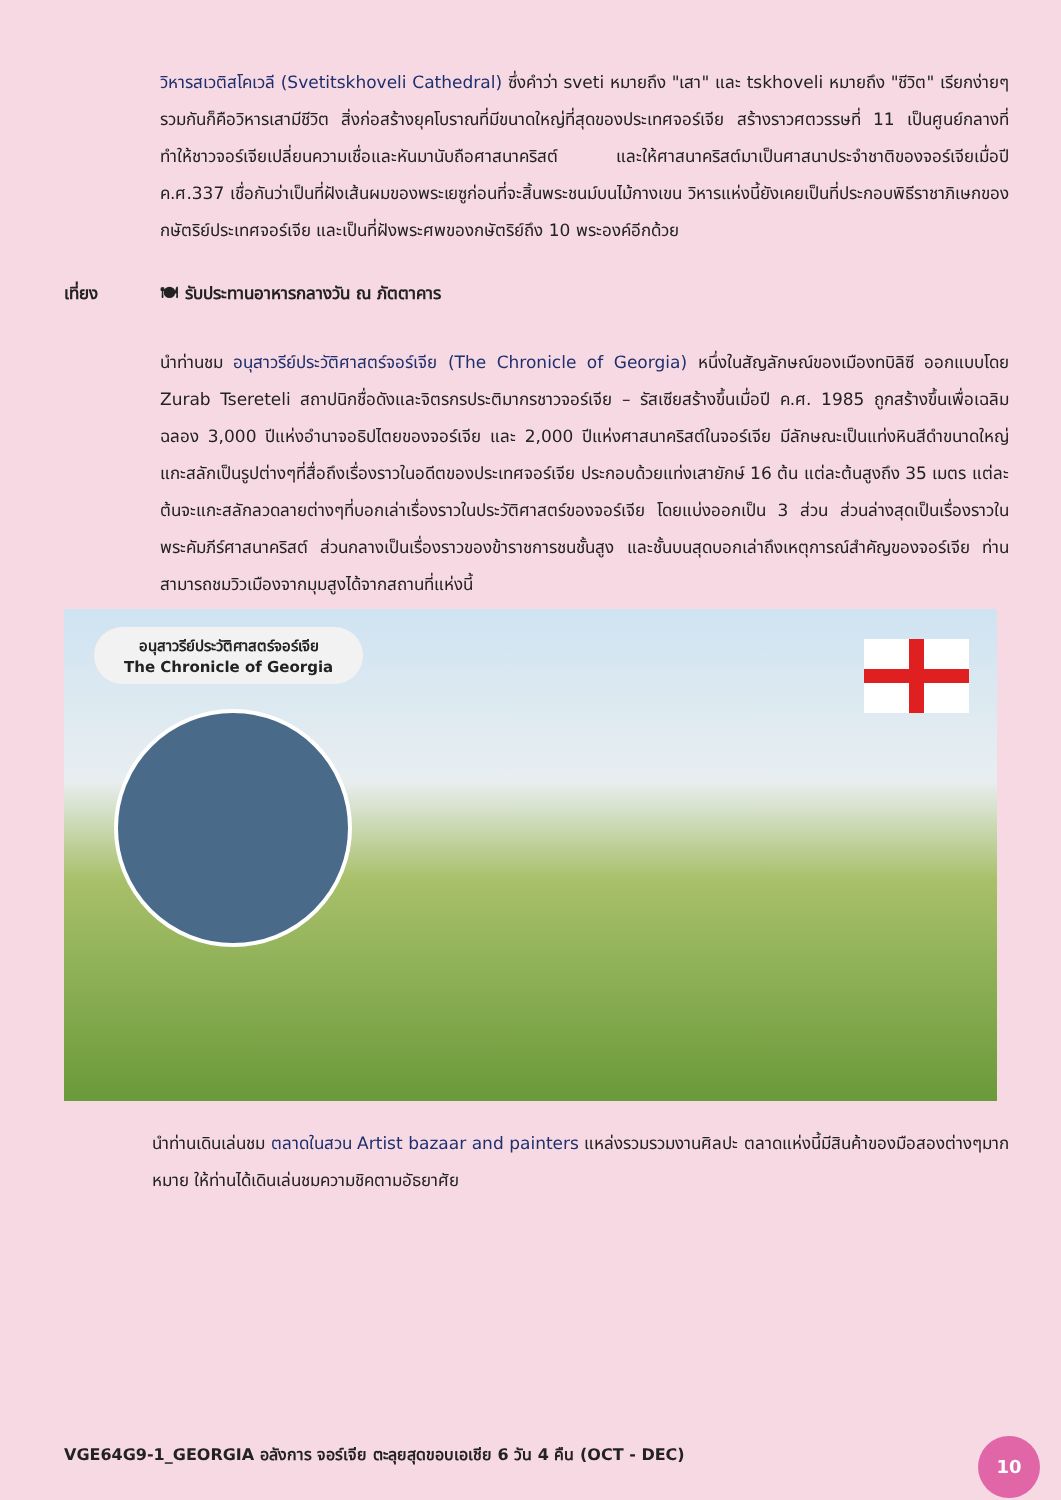วิหารสเวติสโคเวลี (Svetitskhoveli Cathedral) ซึ่งคำว่า sveti หมายถึง "เสา" และ tskhoveli หมายถึง "ชีวิต" เรียกง่ายๆรวมกันก็คือวิหารเสามีชีวิต สิ่งก่อสร้างยุคโบราณที่มีขนาดใหญ่ที่สุดของประเทศจอร์เจีย สร้างราวศตวรรษที่ 11 เป็นศูนย์กลางที่ทำให้ชาวจอร์เจียเปลี่ยนความเชื่อและหันมานับถือศาสนาคริสต์ และให้ศาสนาคริสต์มาเป็นศาสนาประจำชาติของจอร์เจียเมื่อปี ค.ศ.337 เชื่อกันว่าเป็นที่ฝังเส้นผมของพระเยซูก่อนที่จะสิ้นพระชนม์บนไม้กางเขน วิหารแห่งนี้ยังเคยเป็นที่ประกอบพิธีราชาภิเษกของกษัตริย์ประเทศจอร์เจีย และเป็นที่ฝังพระศพของกษัตริย์ถึง 10 พระองค์อีกด้วย
เที่ยง 🍽 รับประทานอาหารกลางวัน ณ ภัตตาคาร
นำท่านชม อนุสาวรีย์ประวัติศาสตร์จอร์เจีย (The Chronicle of Georgia) หนึ่งในสัญลักษณ์ของเมืองทบิลิซี ออกแบบโดย Zurab Tsereteli สถาปนิกชื่อดังและจิตรกรประติมากรชาวจอร์เจีย – รัสเซียสร้างขึ้นเมื่อปี ค.ศ. 1985 ถูกสร้างขึ้นเพื่อเฉลิมฉลอง 3,000 ปีแห่งอำนาจอธิปไตยของจอร์เจีย และ 2,000 ปีแห่งศาสนาคริสต์ในจอร์เจีย มีลักษณะเป็นแท่งหินสีดำขนาดใหญ่ แกะสลักเป็นรูปต่างๆที่สื่อถึงเรื่องราวในอดีตของประเทศจอร์เจีย ประกอบด้วยแท่งเสายักษ์ 16 ต้น แต่ละต้นสูงถึง 35 เมตร แต่ละต้นจะแกะสลักลวดลายต่างๆที่บอกเล่าเรื่องราวในประวัติศาสตร์ของจอร์เจีย โดยแบ่งออกเป็น 3 ส่วน ส่วนล่างสุดเป็นเรื่องราวในพระคัมภีร์ศาสนาคริสต์ ส่วนกลางเป็นเรื่องราวของข้าราชการชนชั้นสูง และชั้นบนสุดบอกเล่าถึงเหตุการณ์สำคัญของจอร์เจีย ท่านสามารถชมวิวเมืองจากมุมสูงได้จากสถานที่แห่งนี้
อนุสาวรีย์ประวัติศาสตร์จอร์เจีย
The Chronicle of Georgia
นำท่านเดินเล่นชม ตลาดในสวน Artist bazaar and painters แหล่งรวมรวมงานศิลปะ ตลาดแห่งนี้มีสินค้าของมือสองต่างๆมากหมาย ให้ท่านได้เดินเล่นชมความชิคตามอัธยาศัย
VGE64G9-1_GEORGIA อลังการ จอร์เจีย ตะลุยสุดขอบเอเชีย 6 วัน 4 คืน (OCT - DEC)
10